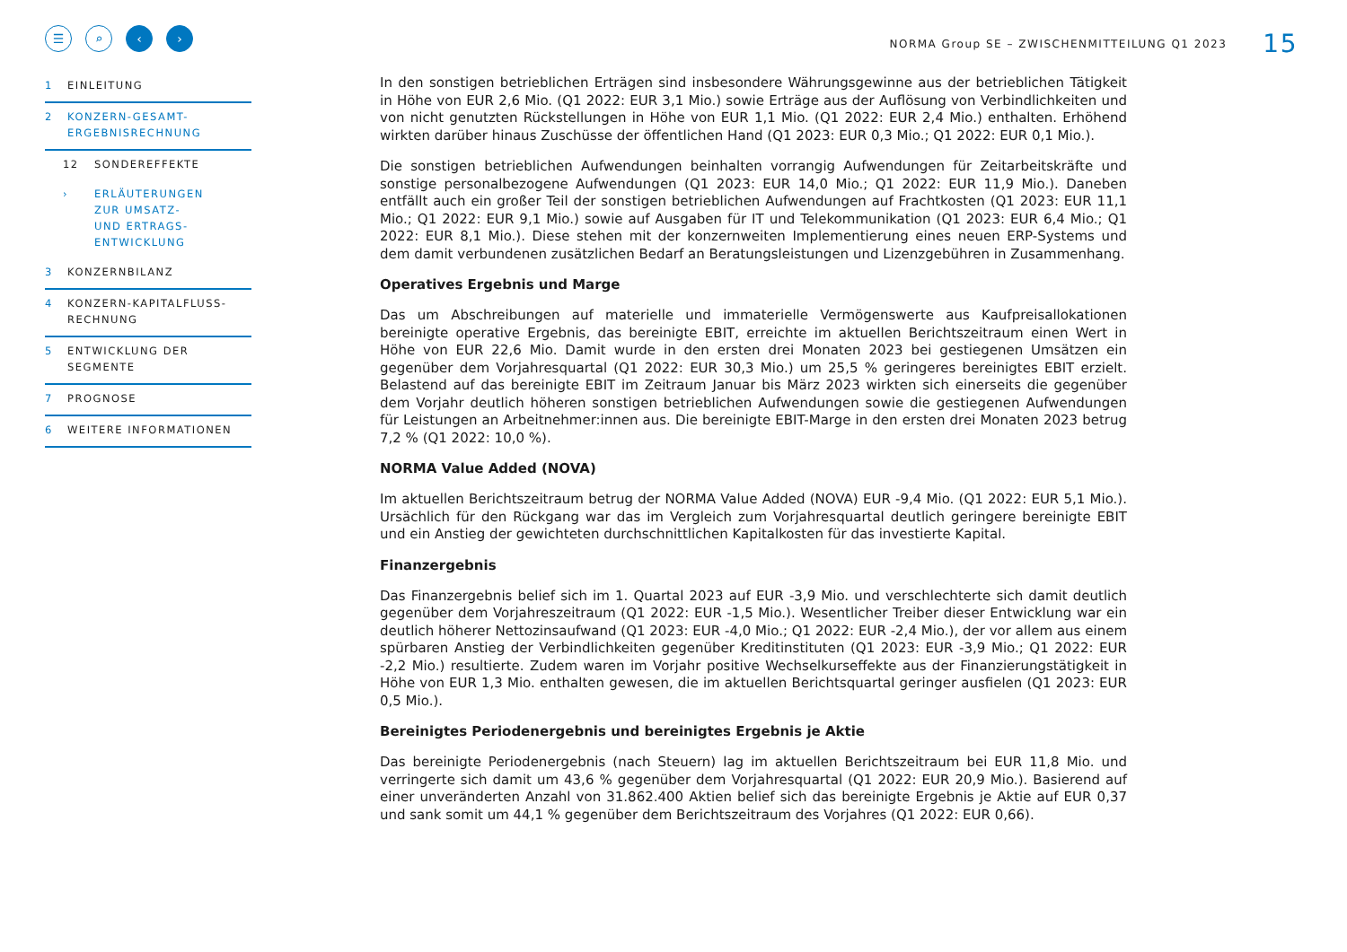☰ ⌕ ‹ ›
1 EINLEITUNG
2 KONZERN-GESAMT-
ERGEBNISRECHNUNG
12 SONDEREFFEKTE
› ERLÄUTERUNGEN
ZUR UMSATZ-
UND ERTRAGS-
ENTWICKLUNG
3 KONZERNBILANZ
4 KONZERN-KAPITALFLUSS-
RECHNUNG
5 ENTWICKLUNG DER
SEGMENTE
7 PROGNOSE
6 WEITERE INFORMATIONEN
NORMA Group SE – ZWISCHENMITTEILUNG Q1 2023 15
In den sonstigen betrieblichen Erträgen sind insbesondere Währungsgewinne aus der betrieblichen Tätigkeit in Höhe von EUR 2,6 Mio. (Q1 2022: EUR 3,1 Mio.) sowie Erträge aus der Auflösung von Verbindlichkeiten und von nicht genutzten Rückstellungen in Höhe von EUR 1,1 Mio. (Q1 2022: EUR 2,4 Mio.) enthalten. Erhöhend wirkten darüber hinaus Zuschüsse der öffentlichen Hand (Q1 2023: EUR 0,3 Mio.; Q1 2022: EUR 0,1 Mio.).
Die sonstigen betrieblichen Aufwendungen beinhalten vorrangig Aufwendungen für Zeitarbeitskräfte und sonstige personalbezogene Aufwendungen (Q1 2023: EUR 14,0 Mio.; Q1 2022: EUR 11,9 Mio.). Daneben entfällt auch ein großer Teil der sonstigen betrieblichen Aufwendungen auf Frachtkosten (Q1 2023: EUR 11,1 Mio.; Q1 2022: EUR 9,1 Mio.) sowie auf Ausgaben für IT und Telekommunikation (Q1 2023: EUR 6,4 Mio.; Q1 2022: EUR 8,1 Mio.). Diese stehen mit der konzernweiten Implementierung eines neuen ERP-Systems und dem damit verbundenen zusätzlichen Bedarf an Beratungsleistungen und Lizenzgebühren in Zusammenhang.
Operatives Ergebnis und Marge
Das um Abschreibungen auf materielle und immaterielle Vermögenswerte aus Kaufpreisallokationen bereinigte operative Ergebnis, das bereinigte EBIT, erreichte im aktuellen Berichtszeitraum einen Wert in Höhe von EUR 22,6 Mio. Damit wurde in den ersten drei Monaten 2023 bei gestiegenen Umsätzen ein gegenüber dem Vorjahresquartal (Q1 2022: EUR 30,3 Mio.) um 25,5 % geringeres bereinigtes EBIT erzielt. Belastend auf das bereinigte EBIT im Zeitraum Januar bis März 2023 wirkten sich einerseits die gegenüber dem Vorjahr deutlich höheren sonstigen betrieblichen Aufwendungen sowie die gestiegenen Aufwendungen für Leistungen an Arbeitnehmer:innen aus. Die bereinigte EBIT-Marge in den ersten drei Monaten 2023 betrug 7,2 % (Q1 2022: 10,0 %).
NORMA Value Added (NOVA)
Im aktuellen Berichtszeitraum betrug der NORMA Value Added (NOVA) EUR -9,4 Mio. (Q1 2022: EUR 5,1 Mio.). Ursächlich für den Rückgang war das im Vergleich zum Vorjahresquartal deutlich geringere bereinigte EBIT und ein Anstieg der gewichteten durchschnittlichen Kapitalkosten für das investierte Kapital.
Finanzergebnis
Das Finanzergebnis belief sich im 1. Quartal 2023 auf EUR -3,9 Mio. und verschlechterte sich damit deutlich gegenüber dem Vorjahreszeitraum (Q1 2022: EUR -1,5 Mio.). Wesentlicher Treiber dieser Entwicklung war ein deutlich höherer Nettozinsaufwand (Q1 2023: EUR -4,0 Mio.; Q1 2022: EUR -2,4 Mio.), der vor allem aus einem spürbaren Anstieg der Verbindlichkeiten gegenüber Kreditinstituten (Q1 2023: EUR -3,9 Mio.; Q1 2022: EUR -2,2 Mio.) resultierte. Zudem waren im Vorjahr positive Wechselkurseffekte aus der Finanzierungstätigkeit in Höhe von EUR 1,3 Mio. enthalten gewesen, die im aktuellen Berichtsquartal geringer ausfielen (Q1 2023: EUR 0,5 Mio.).
Bereinigtes Periodenergebnis und bereinigtes Ergebnis je Aktie
Das bereinigte Periodenergebnis (nach Steuern) lag im aktuellen Berichtszeitraum bei EUR 11,8 Mio. und verringerte sich damit um 43,6 % gegenüber dem Vorjahresquartal (Q1 2022: EUR 20,9 Mio.). Basierend auf einer unveränderten Anzahl von 31.862.400 Aktien belief sich das bereinigte Ergebnis je Aktie auf EUR 0,37 und sank somit um 44,1 % gegenüber dem Berichtszeitraum des Vorjahres (Q1 2022: EUR 0,66).